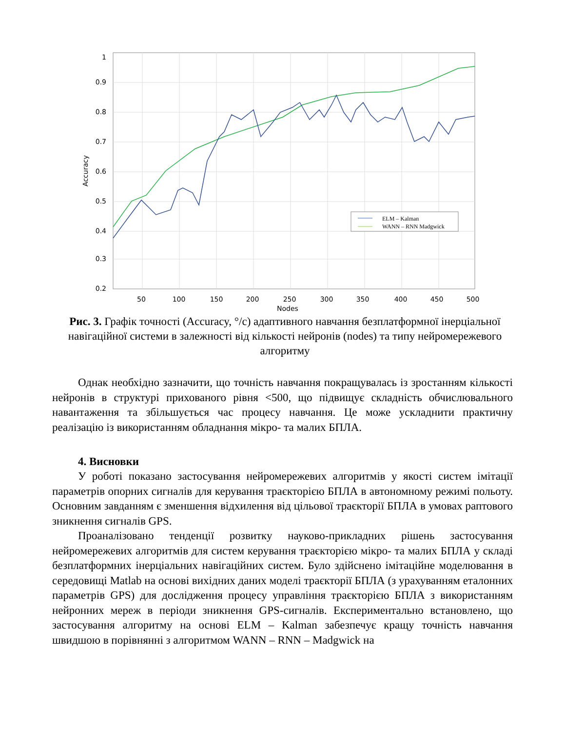1
0.9
0.8
0.7
0.6
0.5
0.4
0.3
0.2
50
100
150
200
250
300
350
400
450
500
Nodes
Accuracy
ELM – Kalman
WANN – RNN Madgwick
Рис. 3. Графік точності (Accuracy, °/c) адаптивного навчання безплатформної інерціальної навігаційної системи в залежності від кількості нейронів (nodes) та типу нейромережевого алгоритму
Однак необхідно зазначити, що точність навчання покращувалась із зростанням кількості нейронів в структурі прихованого рівня <500, що підвищує складність обчислювального навантаження та збільшується час процесу навчання. Це може ускладнити практичну реалізацію із використанням обладнання мікро- та малих БПЛА.
4. Висновки
У роботі показано застосування нейромережевих алгоритмів у якості систем імітації параметрів опорних сигналів для керування траєкторією БПЛА в автономному режимі польоту. Основним завданням є зменшення відхилення від цільової траєкторії БПЛА в умовах раптового зникнення сигналів GPS.
Проаналізовано тенденції розвитку науково-прикладних рішень застосування нейромережевих алгоритмів для систем керування траєкторією мікро- та малих БПЛА у складі безплатформних інерціальних навігаційних систем. Було здійснено імітаційне моделювання в середовищі Matlab на основі вихідних даних моделі траєкторії БПЛА (з урахуванням еталонних параметрів GPS) для дослідження процесу управління траєкторією БПЛА з використанням нейронних мереж в періоди зникнення GPS-сигналів. Експериментально встановлено, що застосування алгоритму на основі ELM – Kalman забезпечує кращу точність навчання швидшою в порівнянні з алгоритмом WANN – RNN – Madgwick на